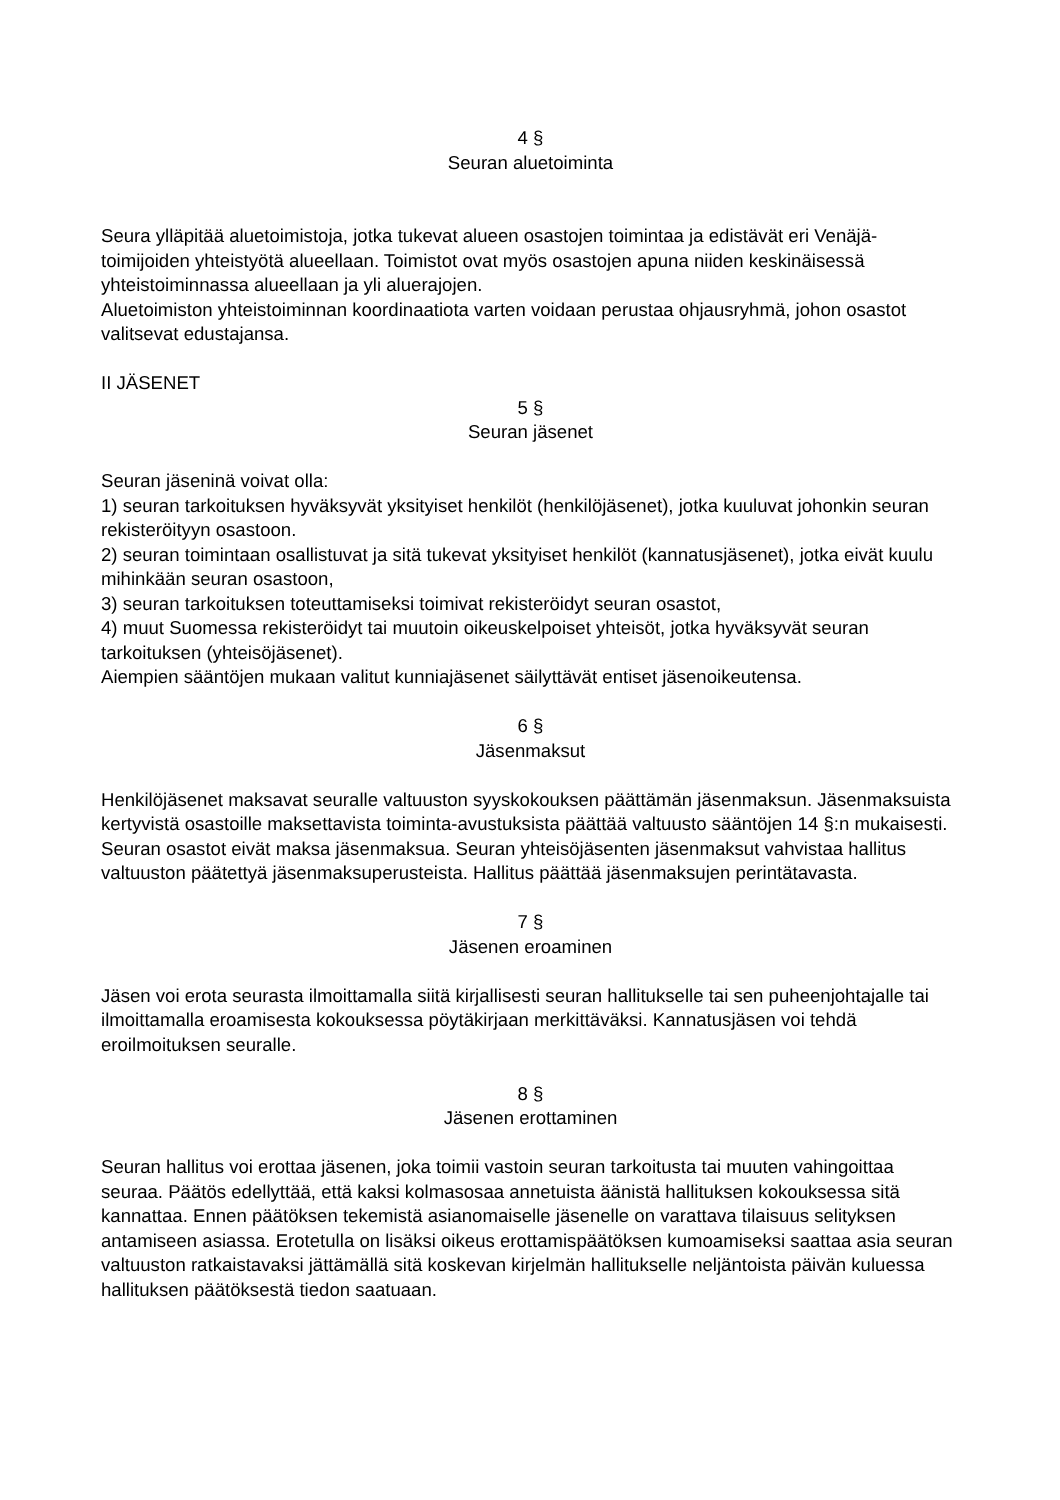4 §
Seuran aluetoiminta
Seura ylläpitää aluetoimistoja, jotka tukevat alueen osastojen toimintaa ja edistävät eri Venäjä-toimijoiden yhteistyötä alueellaan. Toimistot ovat myös osastojen apuna niiden keskinäisessä yhteistoiminnassa alueellaan ja yli aluerajojen.
Aluetoimiston yhteistoiminnan koordinaatiota varten voidaan perustaa ohjausryhmä, johon osastot valitsevat edustajansa.
II JÄSENET
5 §
Seuran jäsenet
Seuran jäseninä voivat olla:
1) seuran tarkoituksen hyväksyvät yksityiset henkilöt (henkilöjäsenet), jotka kuuluvat johonkin seuran rekisteröityyn osastoon.
2) seuran toimintaan osallistuvat ja sitä tukevat yksityiset henkilöt (kannatusjäsenet), jotka eivät kuulu mihinkään seuran osastoon,
3) seuran tarkoituksen toteuttamiseksi toimivat rekisteröidyt seuran osastot,
4) muut Suomessa rekisteröidyt tai muutoin oikeuskelpoiset yhteisöt, jotka hyväksyvät seuran tarkoituksen (yhteisöjäsenet).
Aiempien sääntöjen mukaan valitut kunniajäsenet säilyttävät entiset jäsenoikeutensa.
6 §
Jäsenmaksut
Henkilöjäsenet maksavat seuralle valtuuston syyskokouksen päättämän jäsenmaksun. Jäsenmaksuista kertyvistä osastoille maksettavista toiminta-avustuksista päättää valtuusto sääntöjen 14 §:n mukaisesti. Seuran osastot eivät maksa jäsenmaksua. Seuran yhteisöjäsenten jäsenmaksut vahvistaa hallitus valtuuston päätettyä jäsenmaksuperusteista. Hallitus päättää jäsenmaksujen perintätavasta.
7 §
Jäsenen eroaminen
Jäsen voi erota seurasta ilmoittamalla siitä kirjallisesti seuran hallitukselle tai sen puheenjohtajalle tai ilmoittamalla eroamisesta kokouksessa pöytäkirjaan merkittäväksi. Kannatusjäsen voi tehdä eroilmoituksen seuralle.
8 §
Jäsenen erottaminen
Seuran hallitus voi erottaa jäsenen, joka toimii vastoin seuran tarkoitusta tai muuten vahingoittaa seuraa. Päätös edellyttää, että kaksi kolmasosaa annetuista äänistä hallituksen kokouksessa sitä kannattaa. Ennen päätöksen tekemistä asianomaiselle jäsenelle on varattava tilaisuus selityksen antamiseen asiassa. Erotetulla on lisäksi oikeus erottamispäätöksen kumoamiseksi saattaa asia seuran valtuuston ratkaistavaksi jättämällä sitä koskevan kirjelmän hallitukselle neljäntoista päivän kuluessa hallituksen päätöksestä tiedon saatuaan.